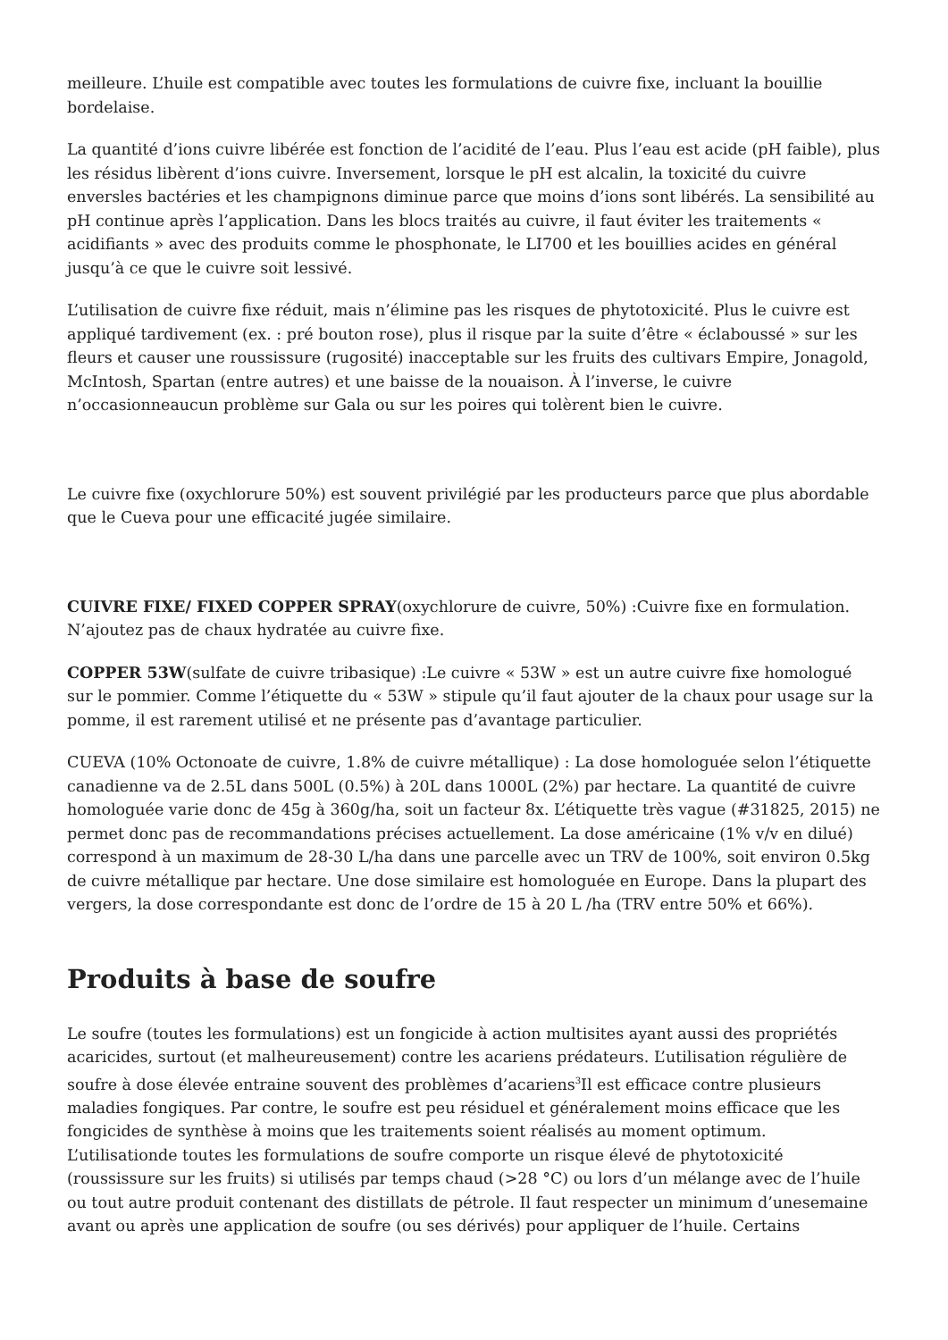meilleure. L’huile est compatible avec toutes les formulations de cuivre fixe, incluant la bouillie bordelaise.
La quantité d’ions cuivre libérée est fonction de l’acidité de l’eau. Plus l’eau est acide (pH faible), plus les résidus libèrent d’ions cuivre. Inversement, lorsque le pH est alcalin, la toxicité du cuivre enversles bactéries et les champignons diminue parce que moins d’ions sont libérés. La sensibilité au pH continue après l’application. Dans les blocs traités au cuivre, il faut éviter les traitements « acidifiants » avec des produits comme le phosphonate, le LI700 et les bouillies acides en général jusqu’à ce que le cuivre soit lessivé.
L’utilisation de cuivre fixe réduit, mais n’élimine pas les risques de phytotoxicité. Plus le cuivre est appliqué tardivement (ex. : pré bouton rose), plus il risque par la suite d’être « éclaboussé » sur les fleurs et causer une roussissure (rugosité) inacceptable sur les fruits des cultivars Empire, Jonagold, McIntosh, Spartan (entre autres) et une baisse de la nouaison. À l’inverse, le cuivre n’occasionneaucun problème sur Gala ou sur les poires qui tolèrent bien le cuivre.
Le cuivre fixe (oxychlorure 50%) est souvent privilégié par les producteurs parce que plus abordable que le Cueva pour une efficacité jugée similaire.
CUIVRE FIXE/ FIXED COPPER SPRAY(oxychlorure de cuivre, 50%) :Cuivre fixe en formulation. N’ajoutez pas de chaux hydratée au cuivre fixe.
COPPER 53W(sulfate de cuivre tribasique) :Le cuivre « 53W » est un autre cuivre fixe homologué sur le pommier. Comme l’étiquette du « 53W » stipule qu’il faut ajouter de la chaux pour usage sur la pomme, il est rarement utilisé et ne présente pas d’avantage particulier.
CUEVA (10% Octonoate de cuivre, 1.8% de cuivre métallique) : La dose homologuée selon l’étiquette canadienne va de 2.5L dans 500L (0.5%) à 20L dans 1000L (2%) par hectare. La quantité de cuivre homologuée varie donc de 45g à 360g/ha, soit un facteur 8x. L’étiquette très vague (#31825, 2015) ne permet donc pas de recommandations précises actuellement. La dose américaine (1% v/v en dilué) correspond à un maximum de 28-30 L/ha dans une parcelle avec un TRV de 100%, soit environ 0.5kg de cuivre métallique par hectare. Une dose similaire est homologuée en Europe. Dans la plupart des vergers, la dose correspondante est donc de l’ordre de 15 à 20 L /ha (TRV entre 50% et 66%).
Produits à base de soufre
Le soufre (toutes les formulations) est un fongicide à action multisites ayant aussi des propriétés acaricides, surtout (et malheureusement) contre les acariens prédateurs. L’utilisation régulière de soufre à dose élevée entraine souvent des problèmes d’acariens<sup>3</sup>Il est efficace contre plusieurs maladies fongiques. Par contre, le soufre est peu résiduel et généralement moins efficace que les fongicides de synthèse à moins que les traitements soient réalisés au moment optimum. L’utilisationde toutes les formulations de soufre comporte un risque élevé de phytotoxicité (roussissure sur les fruits) si utilisés par temps chaud (>28 °C) ou lors d’un mélange avec de l’huile ou tout autre produit contenant des distillats de pétrole. Il faut respecter un minimum d’unesemaine avant ou après une application de soufre (ou ses dérivés) pour appliquer de l’huile. Certains